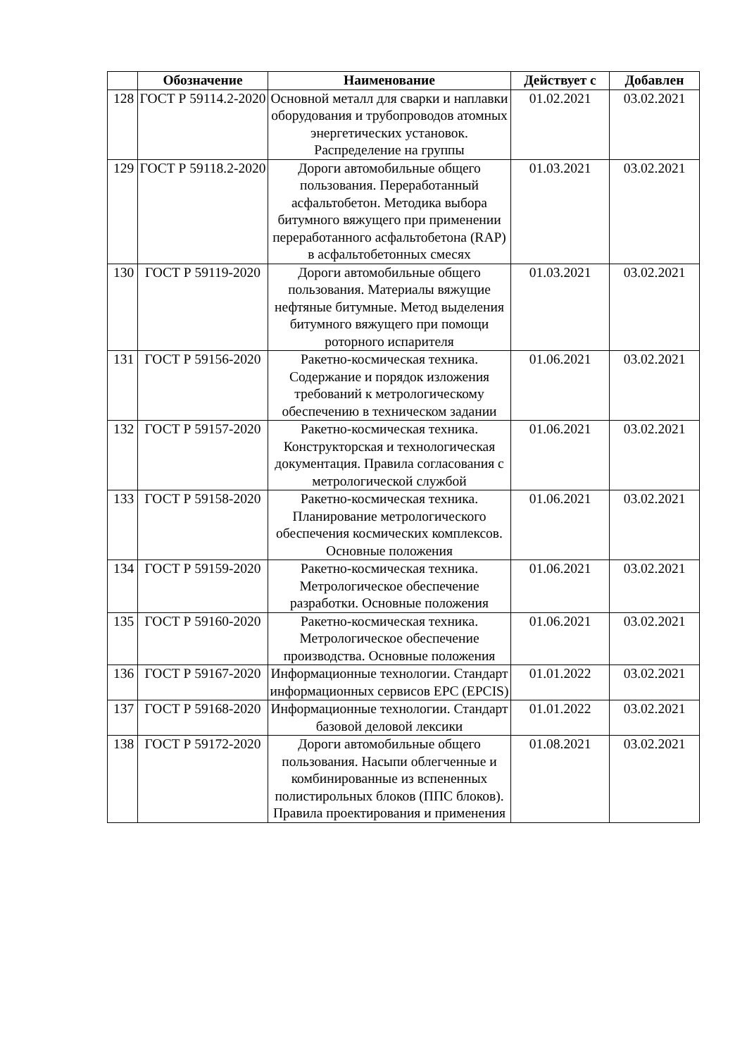| | Обозначение | Наименование | Действует с | Добавлен |
| --- | --- | --- | --- | --- |
| 128 | ГОСТ Р 59114.2-2020 | Основной металл для сварки и наплавки оборудования и трубопроводов атомных энергетических установок. Распределение на группы | 01.02.2021 | 03.02.2021 |
| 129 | ГОСТ Р 59118.2-2020 | Дороги автомобильные общего пользования. Переработанный асфальтобетон. Методика выбора битумного вяжущего при применении переработанного асфальтобетона (RAP) в асфальтобетонных смесях | 01.03.2021 | 03.02.2021 |
| 130 | ГОСТ Р 59119-2020 | Дороги автомобильные общего пользования. Материалы вяжущие нефтяные битумные. Метод выделения битумного вяжущего при помощи роторного испарителя | 01.03.2021 | 03.02.2021 |
| 131 | ГОСТ Р 59156-2020 | Ракетно-космическая техника. Содержание и порядок изложения требований к метрологическому обеспечению в техническом задании | 01.06.2021 | 03.02.2021 |
| 132 | ГОСТ Р 59157-2020 | Ракетно-космическая техника. Конструкторская и технологическая документация. Правила согласования с метрологической службой | 01.06.2021 | 03.02.2021 |
| 133 | ГОСТ Р 59158-2020 | Ракетно-космическая техника. Планирование метрологического обеспечения космических комплексов. Основные положения | 01.06.2021 | 03.02.2021 |
| 134 | ГОСТ Р 59159-2020 | Ракетно-космическая техника. Метрологическое обеспечение разработки. Основные положения | 01.06.2021 | 03.02.2021 |
| 135 | ГОСТ Р 59160-2020 | Ракетно-космическая техника. Метрологическое обеспечение производства. Основные положения | 01.06.2021 | 03.02.2021 |
| 136 | ГОСТ Р 59167-2020 | Информационные технологии. Стандарт информационных сервисов EPC (EPCIS) | 01.01.2022 | 03.02.2021 |
| 137 | ГОСТ Р 59168-2020 | Информационные технологии. Стандарт базовой деловой лексики | 01.01.2022 | 03.02.2021 |
| 138 | ГОСТ Р 59172-2020 | Дороги автомобильные общего пользования. Насыпи облегченные и комбинированные из вспененных полистирольных блоков (ППС блоков). Правила проектирования и применения | 01.08.2021 | 03.02.2021 |